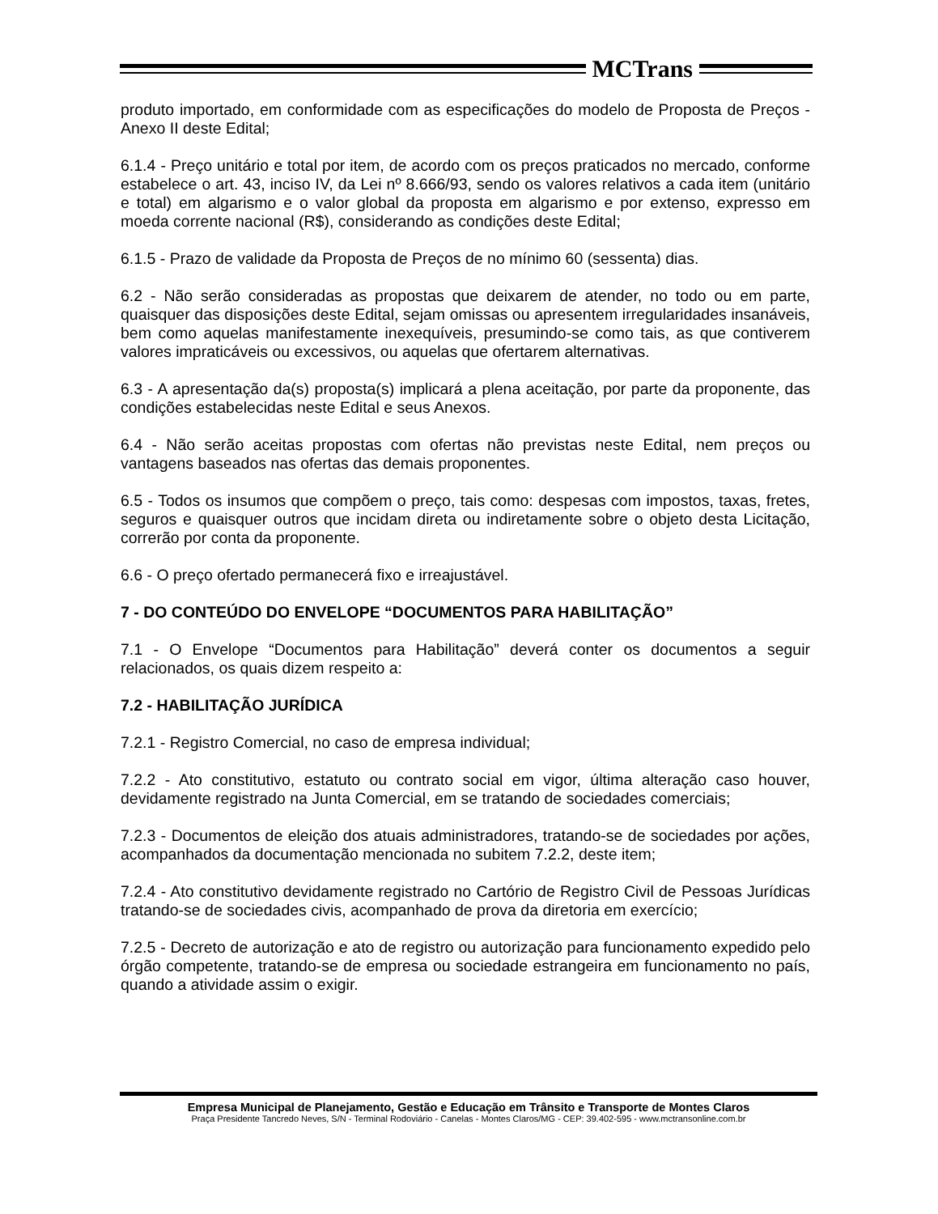MCTrans
produto importado, em conformidade com as especificações do modelo de Proposta de Preços - Anexo II deste Edital;
6.1.4 - Preço unitário e total por item, de acordo com os preços praticados no mercado, conforme estabelece o art. 43, inciso IV, da Lei nº 8.666/93, sendo os valores relativos a cada item (unitário e total) em algarismo e o valor global da proposta em algarismo e por extenso, expresso em moeda corrente nacional (R$), considerando as condições deste Edital;
6.1.5 - Prazo de validade da Proposta de Preços de no mínimo 60 (sessenta) dias.
6.2 - Não serão consideradas as propostas que deixarem de atender, no todo ou em parte, quaisquer das disposições deste Edital, sejam omissas ou apresentem irregularidades insanáveis, bem como aquelas manifestamente inexequíveis, presumindo-se como tais, as que contiverem valores impraticáveis ou excessivos, ou aquelas que ofertarem alternativas.
6.3 - A apresentação da(s) proposta(s) implicará a plena aceitação, por parte da proponente, das condições estabelecidas neste Edital e seus Anexos.
6.4 - Não serão aceitas propostas com ofertas não previstas neste Edital, nem preços ou vantagens baseados nas ofertas das demais proponentes.
6.5 - Todos os insumos que compõem o preço, tais como: despesas com impostos, taxas, fretes, seguros e quaisquer outros que incidam direta ou indiretamente sobre o objeto desta Licitação, correrão por conta da proponente.
6.6 - O preço ofertado permanecerá fixo e irreajustável.
7 - DO CONTEÚDO DO ENVELOPE “DOCUMENTOS PARA HABILITAÇÃO”
7.1 - O Envelope “Documentos para Habilitação” deverá conter os documentos a seguir relacionados, os quais dizem respeito a:
7.2 - HABILITAÇÃO JURÍDICA
7.2.1 - Registro Comercial, no caso de empresa individual;
7.2.2 - Ato constitutivo, estatuto ou contrato social em vigor, última alteração caso houver, devidamente registrado na Junta Comercial, em se tratando de sociedades comerciais;
7.2.3 - Documentos de eleição dos atuais administradores, tratando-se de sociedades por ações, acompanhados da documentação mencionada no subitem 7.2.2, deste item;
7.2.4 - Ato constitutivo devidamente registrado no Cartório de Registro Civil de Pessoas Jurídicas tratando-se de sociedades civis, acompanhado de prova da diretoria em exercício;
7.2.5 - Decreto de autorização e ato de registro ou autorização para funcionamento expedido pelo órgão competente, tratando-se de empresa ou sociedade estrangeira em funcionamento no país, quando a atividade assim o exigir.
Empresa Municipal de Planejamento, Gestão e Educação em Trânsito e Transporte de Montes Claros
Praça Presidente Tancredo Neves, S/N - Terminal Rodoviário - Canelas - Montes Claros/MG - CEP: 39.402-595 - www.mctransonline.com.br